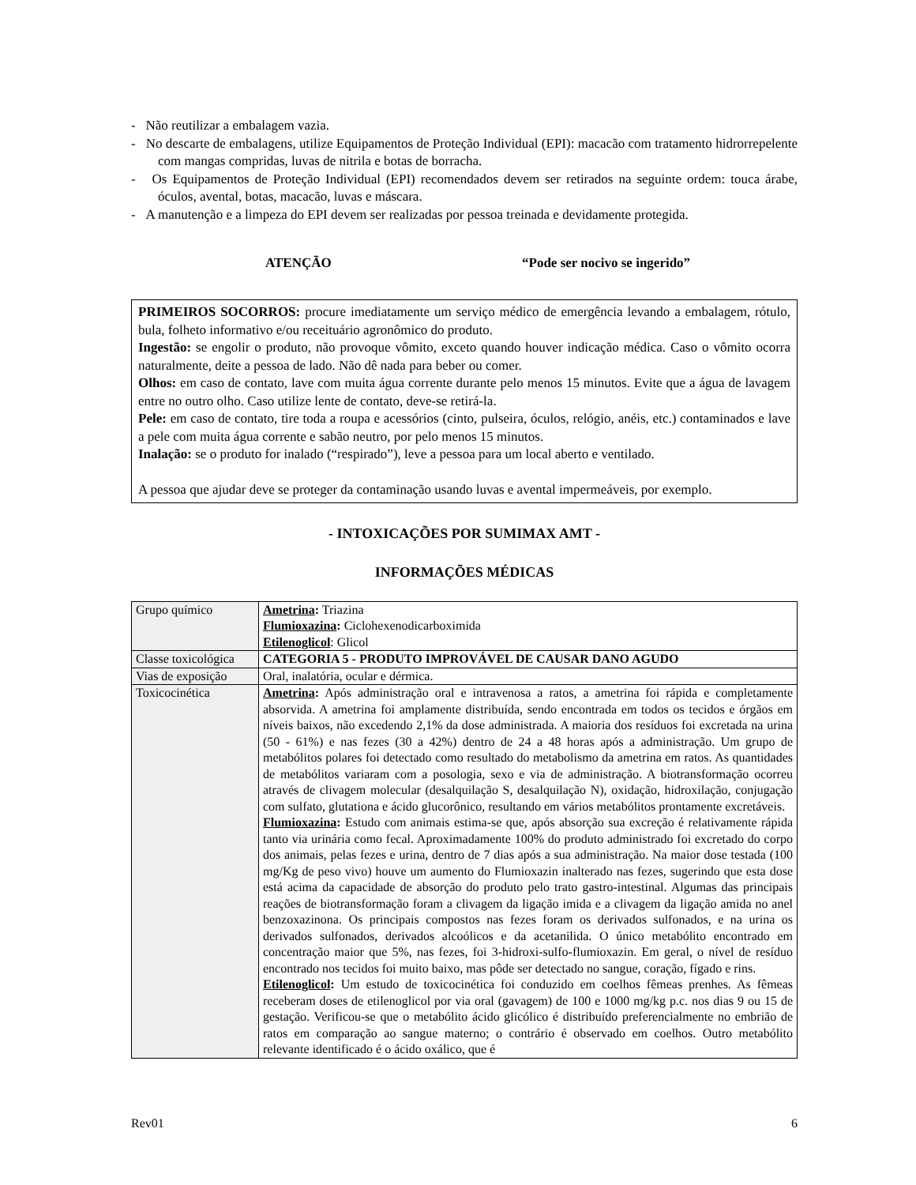- Não reutilizar a embalagem vazia.
- No descarte de embalagens, utilize Equipamentos de Proteção Individual (EPI): macacão com tratamento hidrorrepelente com mangas compridas, luvas de nitrila e botas de borracha.
- Os Equipamentos de Proteção Individual (EPI) recomendados devem ser retirados na seguinte ordem: touca árabe, óculos, avental, botas, macacão, luvas e máscara.
- A manutenção e a limpeza do EPI devem ser realizadas por pessoa treinada e devidamente protegida.
ATENÇÃO “Pode ser nocivo se ingerido”
PRIMEIROS SOCORROS: procure imediatamente um serviço médico de emergência levando a embalagem, rótulo, bula, folheto informativo e/ou receituário agronômico do produto.
Ingestão: se engolir o produto, não provoque vômito, exceto quando houver indicação médica. Caso o vômito ocorra naturalmente, deite a pessoa de lado. Não dê nada para beber ou comer.
Olhos: em caso de contato, lave com muita água corrente durante pelo menos 15 minutos. Evite que a água de lavagem entre no outro olho. Caso utilize lente de contato, deve-se retirá-la.
Pele: em caso de contato, tire toda a roupa e acessórios (cinto, pulseira, óculos, relógio, anéis, etc.) contaminados e lave a pele com muita água corrente e sabão neutro, por pelo menos 15 minutos.
Inalação: se o produto for inalado (“respirado”), leve a pessoa para um local aberto e ventilado.
A pessoa que ajudar deve se proteger da contaminação usando luvas e avental impermeáveis, por exemplo.
- INTOXICAÇÕES POR SUMIMAX AMT -
INFORMAÇÕES MÉDICAS
| Grupo químico | Ametrina : Triazina Flumioxazina : Ciclohexenodicarboximida Etilenoglicol : Glicol |
| Classe toxicológica | CATEGORIA 5 - PRODUTO IMPROVÁVEL DE CAUSAR DANO AGUDO |
| Vias de exposição | Oral, inalatória, ocular e dérmica. |
| Toxicocinética | Ametrina : Após administração oral e intravenosa a ratos, a ametrina foi rápida e completamente absorvida. A ametrina foi amplamente distribuída, sendo encontrada em todos os tecidos e órgãos em níveis baixos, não excedendo 2,1% da dose administrada. A maioria dos resíduos foi excretada na urina (50 - 61%) e nas fezes (30 a 42%) dentro de 24 a 48 horas após a administração. Um grupo de metabólitos polares foi detectado como resultado do metabolismo da ametrina em ratos. As quantidades de metabólitos variaram com a posologia, sexo e via de administração. A biotransformação ocorreu através de clivagem molecular (desalquilação S, desalquilação N), oxidação, hidroxilação, conjugação com sulfato, glutationa e ácido glucorônico, resultando em vários metabólitos prontamente excretáveis. Flumioxazina : Estudo com animais estima-se que, após absorção sua excreção é relativamente rápida tanto via urinária como fecal. Aproximadamente 100% do produto administrado foi excretado do corpo dos animais, pelas fezes e urina, dentro de 7 dias após a sua administração. Na maior dose testada (100 mg/Kg de peso vivo) houve um aumento do Flumioxazin inalterado nas fezes, sugerindo que esta dose está acima da capacidade de absorção do produto pelo trato gastro-intestinal. Algumas das principais reações de biotransformação foram a clivagem da ligação imida e a clivagem da ligação amida no anel benzoxazinona. Os principais compostos nas fezes foram os derivados sulfonados, e na urina os derivados sulfonados, derivados alcoólicos e da acetanilida. O único metabólito encontrado em concentração maior que 5%, nas fezes, foi 3-hidroxi-sulfo-flumioxazin. Em geral, o nível de resíduo encontrado nos tecidos foi muito baixo, mas pôde ser detectado no sangue, coração, fígado e rins. Etilenoglicol : Um estudo de toxicocinética foi conduzido em coelhos fêmeas prenhes. As fêmeas receberam doses de etilenoglicol por via oral (gavagem) de 100 e 1000 mg/kg p.c. nos dias 9 ou 15 de gestação. Verificou-se que o metabólito ácido glicólico é distribuído preferencialmente no embrião de ratos em comparação ao sangue materno; o contrário é observado em coelhos. Outro metabólito relevante identificado é o ácido oxálico, que é |
Rev01 6